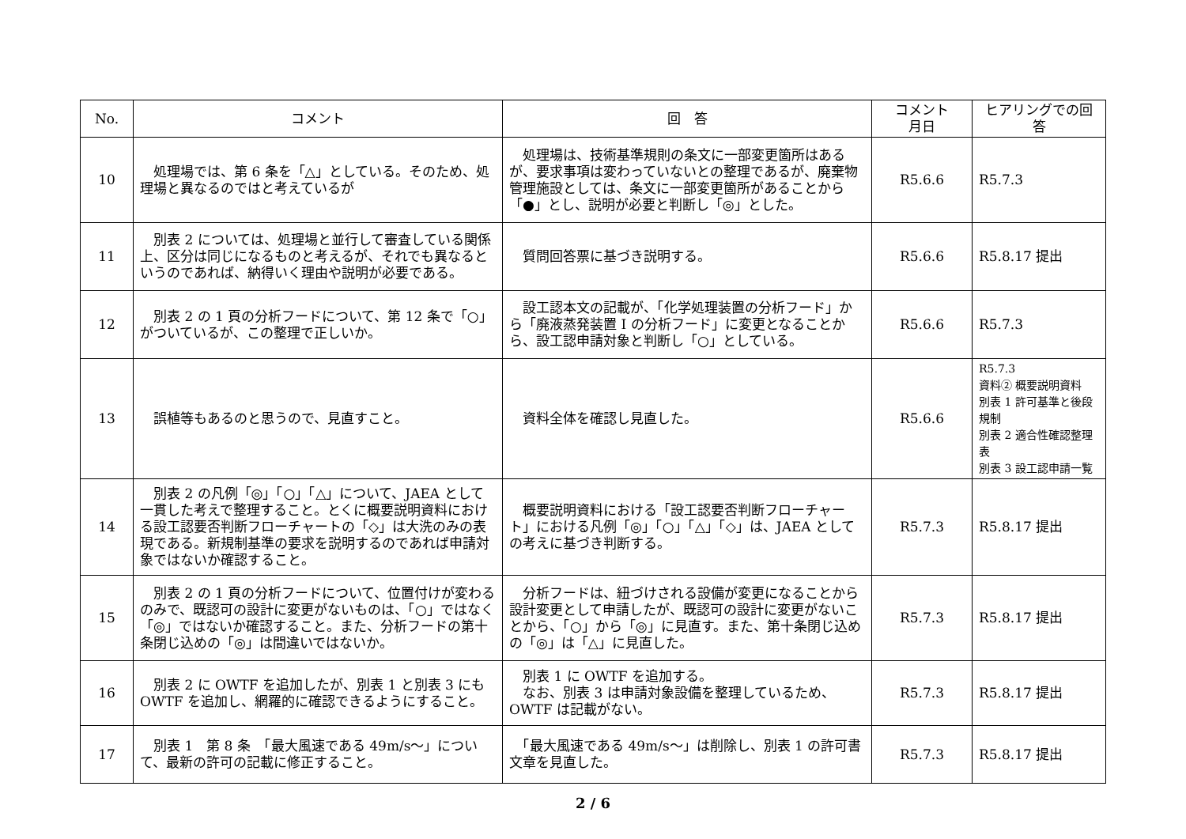| No. | コメント | 回 答 | コメント 月日 | ヒアリングでの回答 |
| --- | --- | --- | --- | --- |
| 10 | 処理場では、第 6 条を「△」としている。そのため、処理場と異なるのではと考えているが | 処理場は、技術基準規則の条文に一部変更箇所はあるが、要求事項は変わっていないとの整理であるが、廃棄物管理施設としては、条文に一部変更箇所があることから「●」とし、説明が必要と判断し「◎」とした。 | R5.6.6 | R5.7.3 |
| 11 | 別表 2 については、処理場と並行して審査している関係上、区分は同じになるものと考えるが、それでも異なるというのであれば、納得いく理由や説明が必要である。 | 質問回答票に基づき説明する。 | R5.6.6 | R5.8.17 提出 |
| 12 | 別表 2 の 1 頁の分析フードについて、第 12 条で「○」がついているが、この整理で正しいか。 | 設工認本文の記載が、「化学処理装置の分析フード」から「廃液蒸発装置 I の分析フード」に変更となることから、設工認申請対象と判断し「○」としている。 | R5.6.6 | R5.7.3 |
| 13 | 誤植等もあるのと思うので、見直すこと。 | 資料全体を確認し見直した。 | R5.6.6 | R5.7.3 資料② 概要説明資料 別表 1 許可基準と後段規制 別表 2 適合性確認整理表 別表 3 設工認申請一覧 |
| 14 | 別表 2 の凡例「◎」「○」「△」について、JAEA として一貫した考えで整理すること。とくに概要説明資料における設工認要否判断フローチャートの「◇」は大洗のみの表現である。新規制基準の要求を説明するのであれば申請対象ではないか確認すること。 | 概要説明資料における「設工認要否判断フローチャート」における凡例「◎」「○」「△」「◇」は、JAEA としての考えに基づき判断する。 | R5.7.3 | R5.8.17 提出 |
| 15 | 別表 2 の 1 頁の分析フードについて、位置付けが変わるのみで、既認可の設計に変更がないものは、「○」ではなく「◎」ではないか確認すること。また、分析フードの第十条閉じ込めの「◎」は間違いではないか。 | 分析フードは、紐づけされる設備が変更になることから設計変更として申請したが、既認可の設計に変更がないことから、「○」から「◎」に見直す。また、第十条閉じ込めの「◎」は「△」に見直した。 | R5.7.3 | R5.8.17 提出 |
| 16 | 別表 2 に OWTF を追加したが、別表 1 と別表 3 にも OWTF を追加し、網羅的に確認できるようにすること。 | 別表 1 に OWTF を追加する。 なお、別表 3 は申請対象設備を整理しているため、OWTF は記載がない。 | R5.7.3 | R5.8.17 提出 |
| 17 | 別表 1 第 8 条 「最大風速である 49m/s～」について、最新の許可の記載に修正すること。 | 「最大風速である 49m/s～」は削除し、別表 1 の許可書文章を見直した。 | R5.7.3 | R5.8.17 提出 |
2 / 6